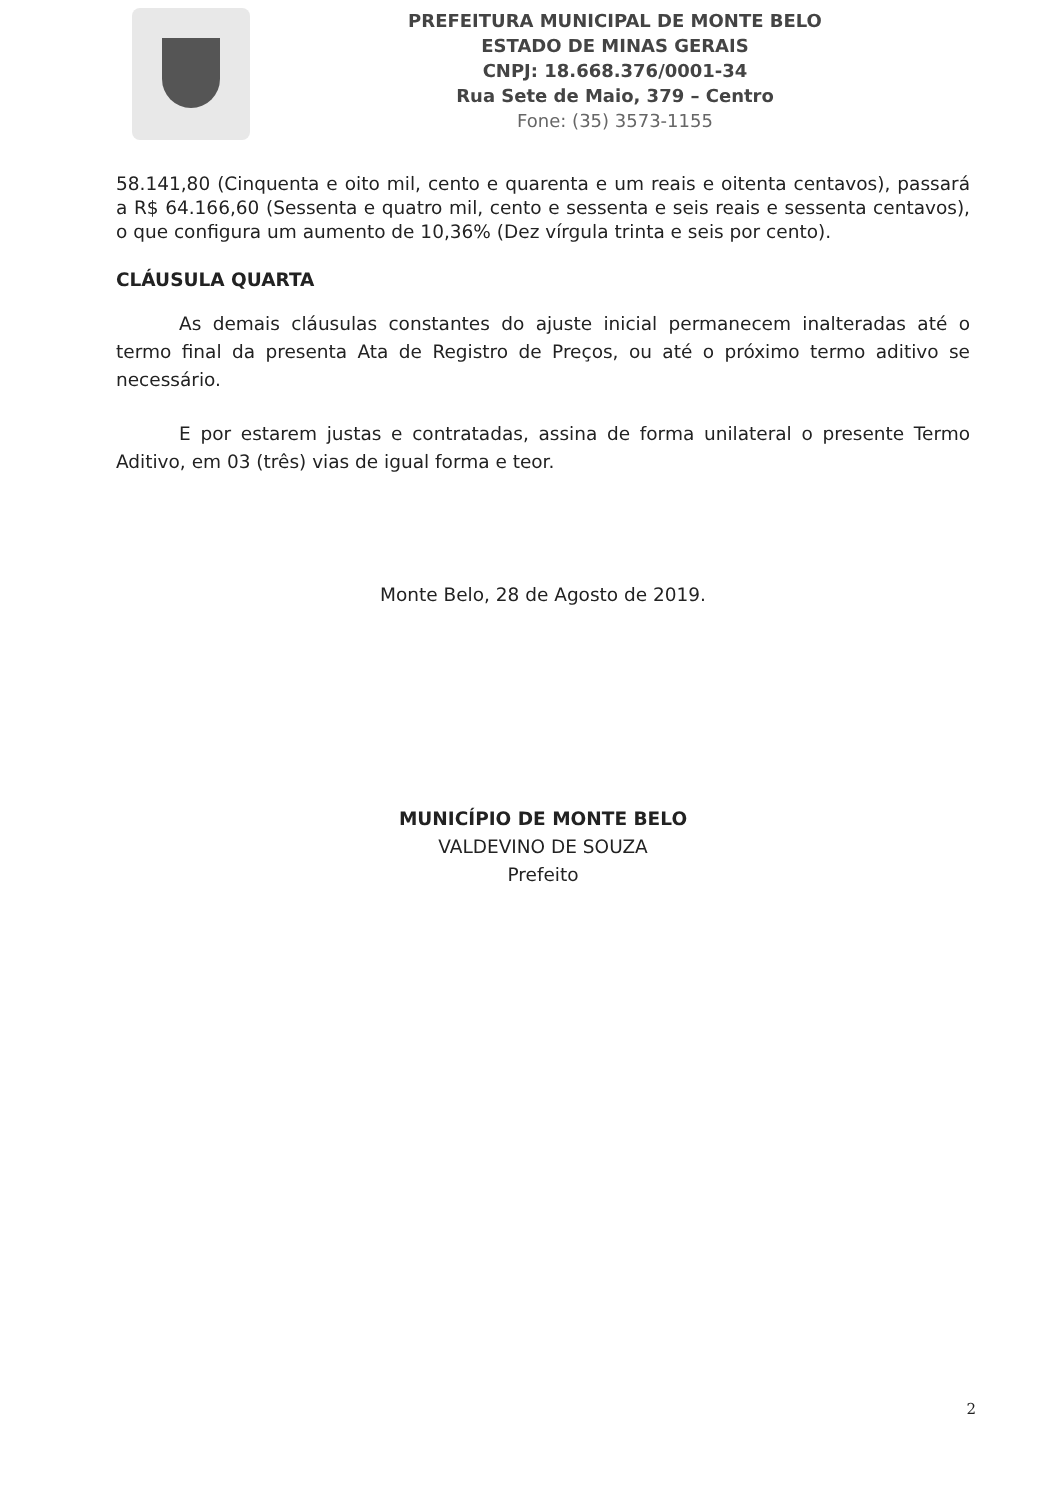PREFEITURA MUNICIPAL DE MONTE BELO
ESTADO DE MINAS GERAIS
CNPJ: 18.668.376/0001-34
Rua Sete de Maio, 379 – Centro
Fone: (35) 3573-1155
58.141,80 (Cinquenta e oito mil, cento e quarenta e um reais e oitenta centavos), passará a R$ 64.166,60 (Sessenta e quatro mil, cento e sessenta e seis reais e sessenta centavos), o que configura um aumento de 10,36% (Dez vírgula trinta e seis por cento).
CLÁUSULA QUARTA
As demais cláusulas constantes do ajuste inicial permanecem inalteradas até o termo final da presenta Ata de Registro de Preços, ou até o próximo termo aditivo se necessário.
E por estarem justas e contratadas, assina de forma unilateral o presente Termo Aditivo, em 03 (três) vias de igual forma e teor.
Monte Belo, 28 de Agosto de 2019.
MUNICÍPIO DE MONTE BELO
VALDEVINO DE SOUZA
Prefeito
2